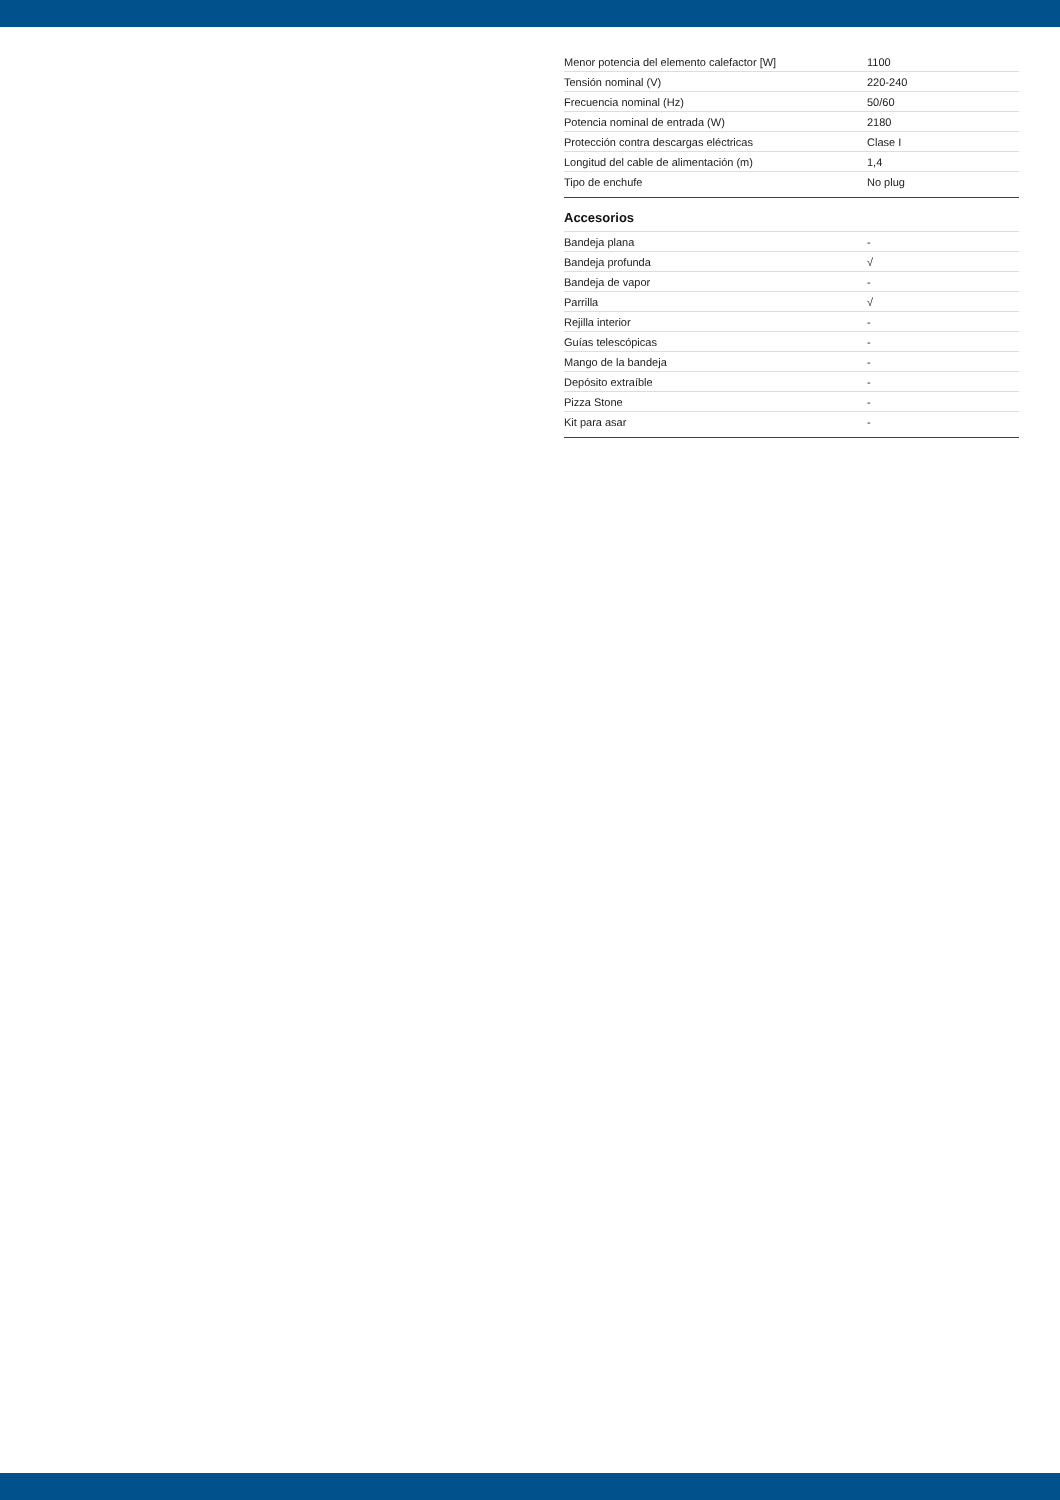| Menor potencia del elemento calefactor [W] | 1100 |
| Tensión nominal (V) | 220-240 |
| Frecuencia nominal (Hz) | 50/60 |
| Potencia nominal de entrada (W) | 2180 |
| Protección contra descargas eléctricas | Clase I |
| Longitud del cable de alimentación (m) | 1,4 |
| Tipo de enchufe | No plug |
Accesorios
| Bandeja plana | - |
| Bandeja profunda | √ |
| Bandeja de vapor | - |
| Parrilla | √ |
| Rejilla interior | - |
| Guías telescópicas | - |
| Mango de la bandeja | - |
| Depósito extraíble | - |
| Pizza Stone | - |
| Kit para asar | - |